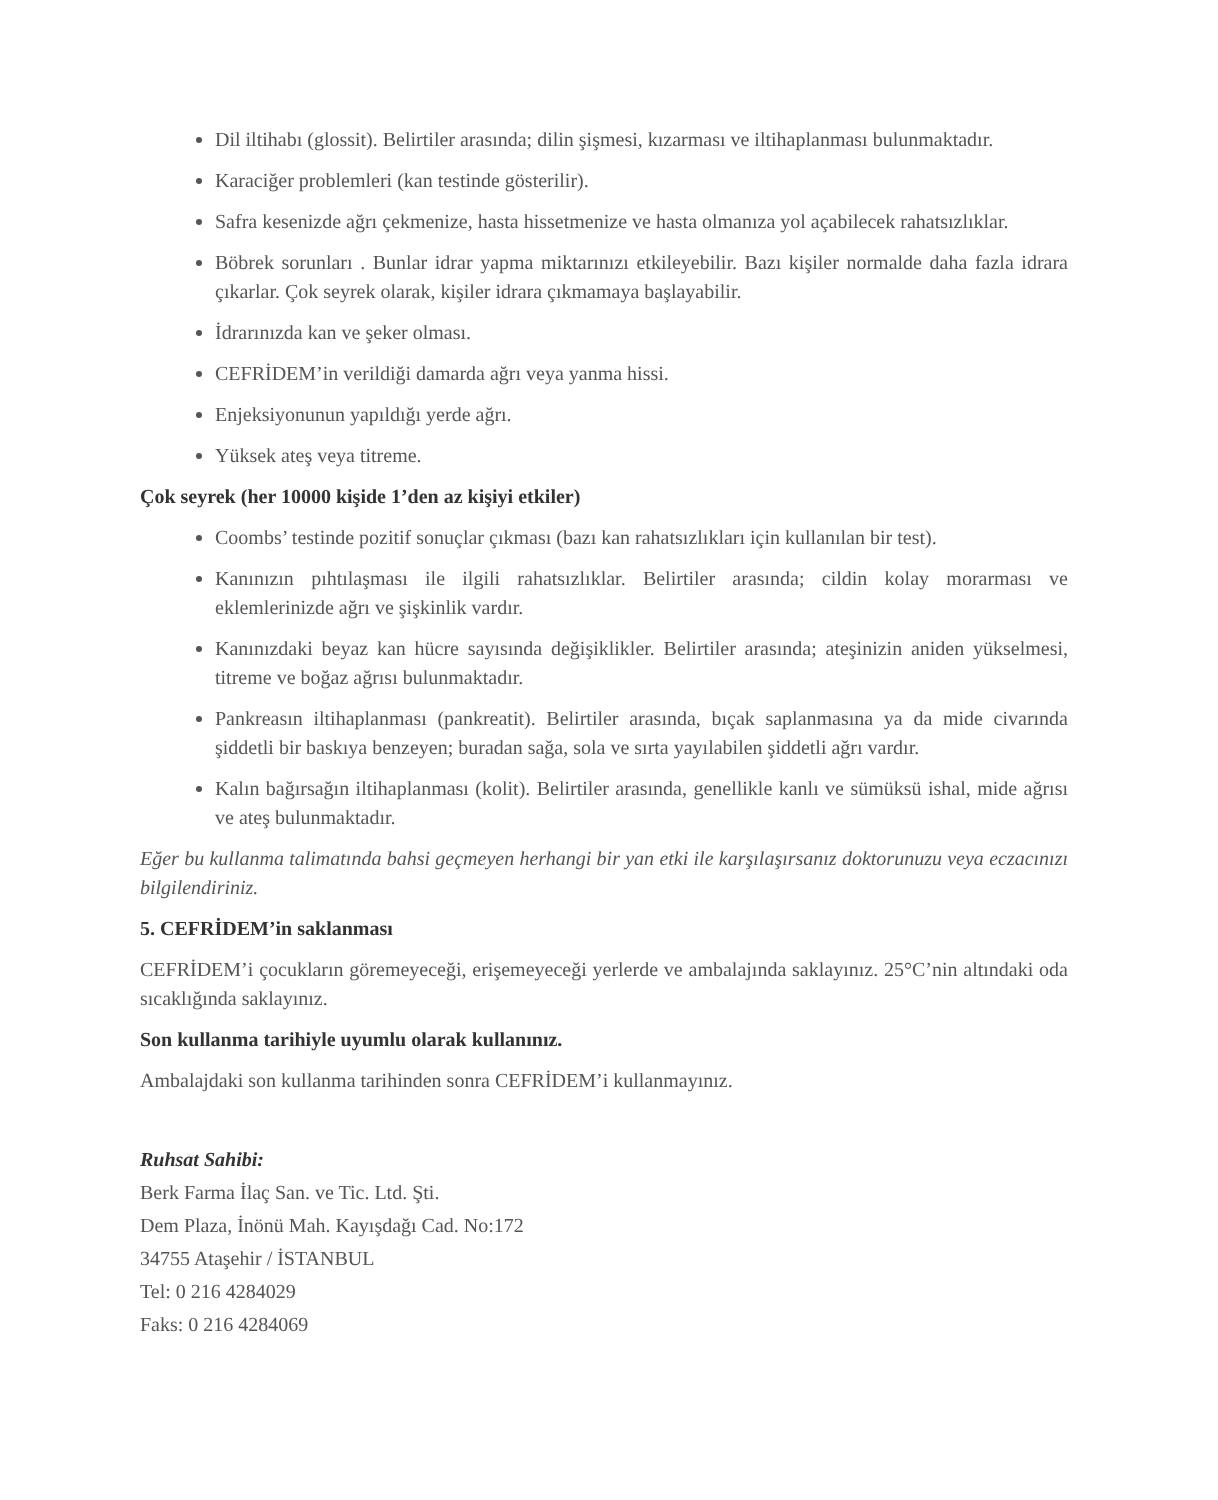Dil iltihabı (glossit). Belirtiler arasında; dilin şişmesi, kızarması ve iltihaplanması bulunmaktadır.
Karaciğer problemleri (kan testinde gösterilir).
Safra kesenizde ağrı çekmenize, hasta hissetmenize ve hasta olmanıza yol açabilecek rahatsızlıklar.
Böbrek sorunları . Bunlar idrar yapma miktarınızı etkileyebilir. Bazı kişiler normalde daha fazla idrara çıkarlar. Çok seyrek olarak, kişiler idrara çıkmamaya başlayabilir.
İdrarınızda kan ve şeker olması.
CEFRİDEM’in verildiği damarda ağrı veya yanma hissi.
Enjeksiyonunun yapıldığı yerde ağrı.
Yüksek ateş veya titreme.
Çok seyrek (her 10000 kişide 1’den az kişiyi etkiler)
Coombs’ testinde pozitif sonuçlar çıkması (bazı kan rahatsızlıkları için kullanılan bir test).
Kanınızın pıhtılaşması ile ilgili rahatsızlıklar. Belirtiler arasında; cildin kolay morarması ve eklemlerinizde ağrı ve şişkinlik vardır.
Kanınızdaki beyaz kan hücre sayısında değişiklikler. Belirtiler arasında; ateşinizin aniden yükselmesi, titreme ve boğaz ağrısı bulunmaktadır.
Pankreasın iltihaplanması (pankreatit). Belirtiler arasında, bıçak saplanmasına ya da mide civarında şiddetli bir baskıya benzeyen; buradan sağa, sola ve sırta yayılabilen şiddetli ağrı vardır.
Kalın bağırsağın iltihaplanması (kolit). Belirtiler arasında, genellikle kanlı ve sümüksü ishal, mide ağrısı ve ateş bulunmaktadır.
Eğer bu kullanma talimatında bahsi geçmeyen herhangi bir yan etki ile karşılaşırsanız doktorunuzu veya eczacınızı bilgilendiriniz.
5. CEFRİDEM’in saklanması
CEFRİDEM’i çocukların göremeyeceği, erişemeyeceği yerlerde ve ambalajında saklayınız. 25°C’nin altındaki oda sıcaklığında saklayınız.
Son kullanma tarihiyle uyumlu olarak kullanınız.
Ambalajdaki son kullanma tarihinden sonra CEFRİDEM’i kullanmayınız.
Ruhsat Sahibi:
Berk Farma İlaç San. ve Tic. Ltd. Şti.
Dem Plaza, İnönü Mah. Kayışdağı Cad. No:172
34755 Ataşehir / İSTANBUL
Tel: 0 216 4284029
Faks: 0 216 4284069